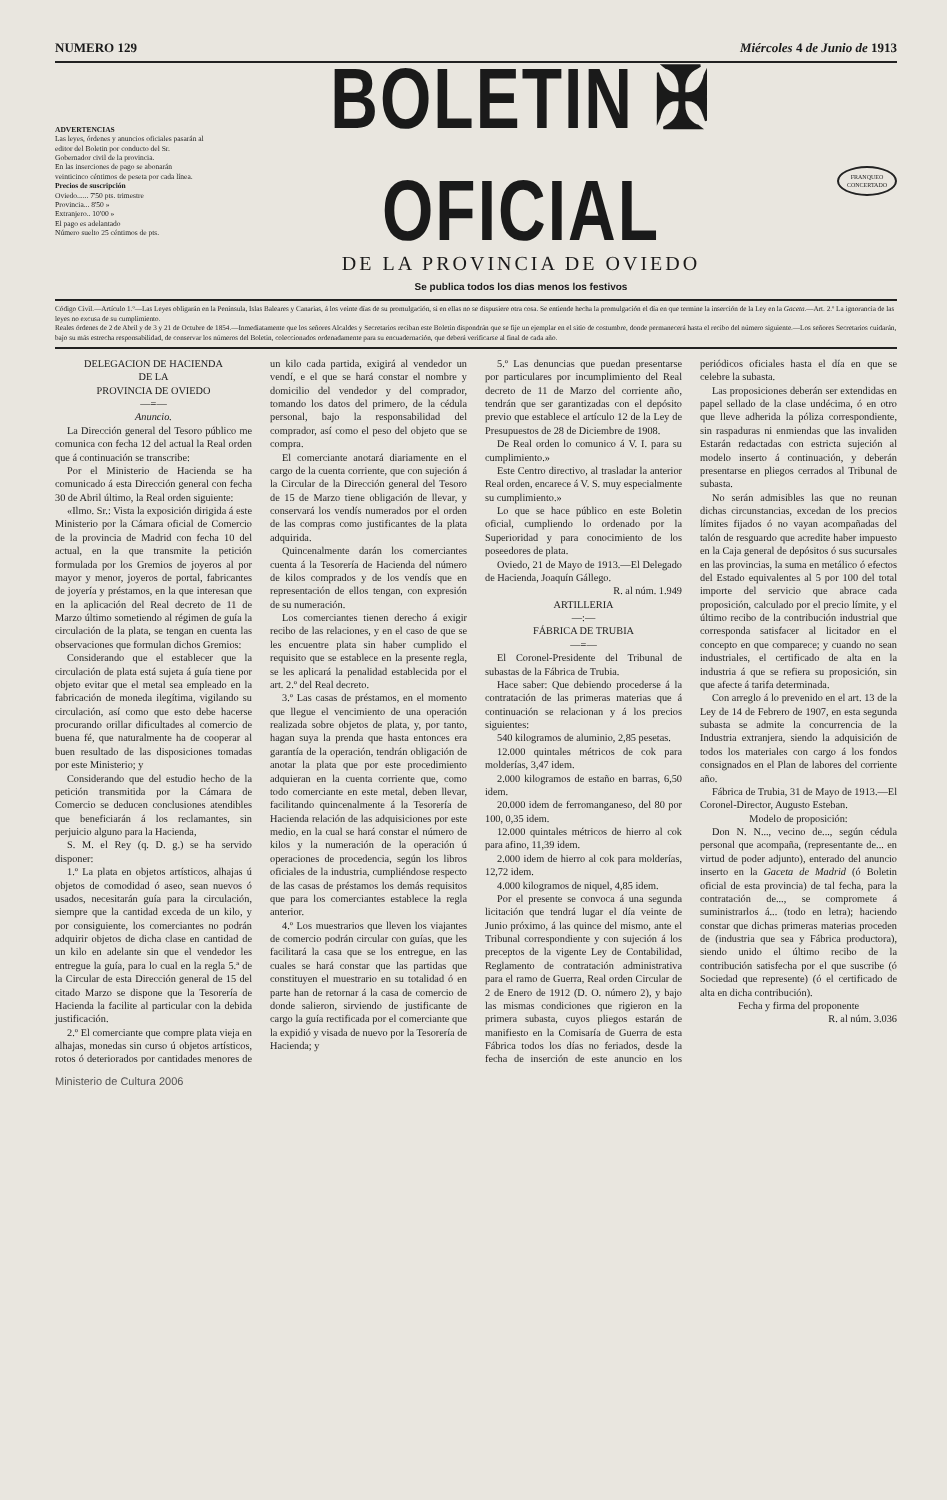NUMERO 129 Miércoles 4 de Junio de 1913
ADVERTENCIAS
Las leyes, órdenes y anuncios oficiales pasarán al editor del Boletin por conducto del Sr. Gobernador civil de la provincia.
En las inserciones de pago se abonarán veinticinco céntimos de peseta por cada línea.
Precios de suscripción
Oviedo...... 7'50 pts. trimestre
Provincia... 8'50 »
Extranjero.. 10'00 »
El pago es adelantado
Número suelto 25 céntimos de pts.
BOLETIN ✠ OFICIAL
DE LA PROVINCIA DE OVIEDO
Se publica todos los dias menos los festivos
FRANQUEO CONCERTADO
Código Civil.—Artículo 1.º—Las Leyes obligarán en la Península, Islas Baleares y Canarias, á los veinte días de su promulgación, si en ellas no se dispusiere otra cosa. Se entiende hecha la promulgación el día en que termine la inserción de la Ley en la Gaceta.—Art. 2.º La ignorancia de las leyes no excusa de su cumplimiento.
Reales órdenes de 2 de Abril y de 3 y 21 de Octubre de 1854.—Inmediatamente que los señores Alcaldes y Secretarios reciban este Boletin dispondrán que se fije un ejemplar en el sitio de costumbre, donde permanecerá hasta el recibo del número siguiente.—Los señores Secretarios cuidarán, bajo su más estrecha responsabilidad, de conservar los números del Boletin, coleccionados ordenadamente para su encuadernación, que deberá verificarse al final de cada año.
DELEGACION DE HACIENDA
DE LA
PROVINCIA DE OVIEDO
—=—
Anuncio.
La Dirección general del Tesoro público me comunica con fecha 12 del actual la Real orden que á continuación se transcribe:
Por el Ministerio de Hacienda se ha comunicado á esta Dirección general con fecha 30 de Abril último, la Real orden siguiente:
«Ilmo. Sr.: Vista la exposición dirigida á este Ministerio por la Cámara oficial de Comercio de la provincia de Madrid con fecha 10 del actual, en la que transmite la petición formulada por los Gremios de joyeros al por mayor y menor, joyeros de portal, fabricantes de joyería y préstamos, en la que interesan que en la aplicación del Real decreto de 11 de Marzo último sometiendo al régimen de guía la circulación de la plata, se tengan en cuenta las observaciones que formulan dichos Gremios:
Considerando que el establecer que la circulación de plata está sujeta á guía tiene por objeto evitar que el metal sea empleado en la fabricación de moneda ilegítima, vigilando su circulación, así como que esto debe hacerse procurando orillar dificultades al comercio de buena fé, que naturalmente ha de cooperar al buen resultado de las disposiciones tomadas por este Ministerio; y
Considerando que del estudio hecho de la petición transmitida por la Cámara de Comercio se deducen conclusiones atendibles que beneficiarán á los reclamantes, sin perjuicio alguno para la Hacienda,
S. M. el Rey (q. D. g.) se ha servido disponer:
1.º La plata en objetos artísticos, alhajas ú objetos de comodidad ó aseo, sean nuevos ó usados, necesitarán guía para la circulación, siempre que la cantidad exceda de un kilo, y por consiguiente, los comerciantes no podrán adquirir objetos de dicha clase en cantidad de un kilo en adelante sin que el vendedor les entregue la guía, para lo cual en la regla 5.ª de la Circular de esta Dirección general de 15 del citado Marzo se dispone que la Tesorería de Hacienda la facilite al particular con la debida justificación.
2.º El comerciante que compre plata vieja en alhajas, monedas sin curso ú objetos artísticos, rotos ó deteriorados por cantidades menores de un kilo cada partida, exigirá al vendedor un vendí, e el que se hará constar el nombre y domicilio del vendedor y del comprador, tomando los datos del primero, de la cédula personal, bajo la responsabilidad del comprador, así como el peso del objeto que se compra.
El comerciante anotará diariamente en el cargo de la cuenta corriente, que con sujeción á la Circular de la Dirección general del Tesoro de 15 de Marzo tiene obligación de llevar, y conservará los vendís numerados por el orden de las compras como justificantes de la plata adquirida.
Quincenalmente darán los comerciantes cuenta á la Tesorería de Hacienda del número de kilos comprados y de los vendís que en representación de ellos tengan, con expresión de su numeración.
Los comerciantes tienen derecho á exigir recibo de las relaciones, y en el caso de que se les encuentre plata sin haber cumplido el requisito que se establece en la presente regla, se les aplicará la penalidad establecida por el art. 2.º del Real decreto.
3.º Las casas de préstamos, en el momento que llegue el vencimiento de una operación realizada sobre objetos de plata, y, por tanto, hagan suya la prenda que hasta entonces era garantía de la operación, tendrán obligación de anotar la plata que por este procedimiento adquieran en la cuenta corriente que, como todo comerciante en este metal, deben llevar, facilitando quincenalmente á la Tesorería de Hacienda relación de las adquisiciones por este medio, en la cual se hará constar el número de kilos y la numeración de la operación ú operaciones de procedencia, según los libros oficiales de la industria, cumpliéndose respecto de las casas de préstamos los demás requisitos que para los comerciantes establece la regla anterior.
4.º Los muestrarios que lleven los viajantes de comercio podrán circular con guías, que les facilitará la casa que se los entregue, en las cuales se hará constar que las partidas que constituyen el muestrario en su totalidad ó en parte han de retornar á la casa de comercio de donde salieron, sirviendo de justificante de cargo la guía rectificada por el comerciante que la expidió y visada de nuevo por la Tesorería de Hacienda; y
5.º Las denuncias que puedan presentarse por particulares por incumplimiento del Real decreto de 11 de Marzo del corriente año, tendrán que ser garantizadas con el depósito previo que establece el artículo 12 de la Ley de Presupuestos de 28 de Diciembre de 1908.
De Real orden lo comunico á V. I. para su cumplimiento.»
Este Centro directivo, al trasladar la anterior Real orden, encarece á V. S. muy especialmente su cumplimiento.»
Lo que se hace público en este Boletin oficial, cumpliendo lo ordenado por la Superioridad y para conocimiento de los poseedores de plata.
Oviedo, 21 de Mayo de 1913.—El Delegado de Hacienda, Joaquín Gállego.
R. al núm. 1.949
ARTILLERIA
—:—
FÁBRICA DE TRUBIA
—=—
El Coronel-Presidente del Tribunal de subastas de la Fábrica de Trubia.
Hace saber: Que debiendo procederse á la contratación de las primeras materias que á continuación se relacionan y á los precios siguientes:
540 kilogramos de aluminio, 2,85 pesetas.
12.000 quintales métricos de cok para molderías, 3,47 idem.
2.000 kilogramos de estaño en barras, 6,50 idem.
20.000 idem de ferromanganeso, del 80 por 100, 0,35 idem.
12.000 quintales métricos de hierro al cok para afino, 11,39 idem.
2.000 idem de hierro al cok para molderías, 12,72 idem.
4.000 kilogramos de niquel, 4,85 idem.
Por el presente se convoca á una segunda licitación que tendrá lugar el día veinte de Junio próximo, á las quince del mismo, ante el Tribunal correspondiente y con sujeción á los preceptos de la vigente Ley de Contabilidad, Reglamento de contratación administrativa para el ramo de Guerra, Real orden Circular de 2 de Enero de 1912 (D. O. número 2), y bajo las mismas condiciones que rigieron en la primera subasta, cuyos pliegos estarán de manifiesto en la Comisaría de Guerra de esta Fábrica todos los días no feriados, desde la fecha de inserción de este anuncio en los periódicos oficiales hasta el día en que se celebre la subasta.
Las proposiciones deberán ser extendidas en papel sellado de la clase undécima, ó en otro que lleve adherida la póliza correspondiente, sin raspaduras ni enmiendas que las invaliden Estarán redactadas con estricta sujeción al modelo inserto á continuación, y deberán presentarse en pliegos cerrados al Tribunal de subasta.
No serán admisibles las que no reunan dichas circunstancias, excedan de los precios límites fijados ó no vayan acompañadas del talón de resguardo que acredite haber impuesto en la Caja general de depósitos ó sus sucursales en las provincias, la suma en metálico ó efectos del Estado equivalentes al 5 por 100 del total importe del servicio que abrace cada proposición, calculado por el precio límite, y el último recibo de la contribución industrial que corresponda satisfacer al licitador en el concepto en que comparece; y cuando no sean industriales, el certificado de alta en la industria á que se refiera su proposición, sin que afecte á tarifa determinada.
Con arreglo á lo prevenido en el art. 13 de la Ley de 14 de Febrero de 1907, en esta segunda subasta se admite la concurrencia de la Industria extranjera, siendo la adquisición de todos los materiales con cargo á los fondos consignados en el Plan de labores del corriente año.
Fábrica de Trubia, 31 de Mayo de 1913.—El Coronel-Director, Augusto Esteban.
Modelo de proposición:
Don N. N..., vecino de..., según cédula personal que acompaña, (representante de... en virtud de poder adjunto), enterado del anuncio inserto en la Gaceta de Madrid (ó Boletin oficial de esta provincia) de tal fecha, para la contratación de..., se compromete á suministrarlos á... (todo en letra); haciendo constar que dichas primeras materias proceden de (industria que sea y Fábrica productora), siendo unido el último recibo de la contribución satisfecha por el que suscribe (ó Sociedad que represente) (ó el certificado de alta en dicha contribución).
Fecha y firma del proponente
R. al núm. 3.036
Ministerio de Cultura 2006